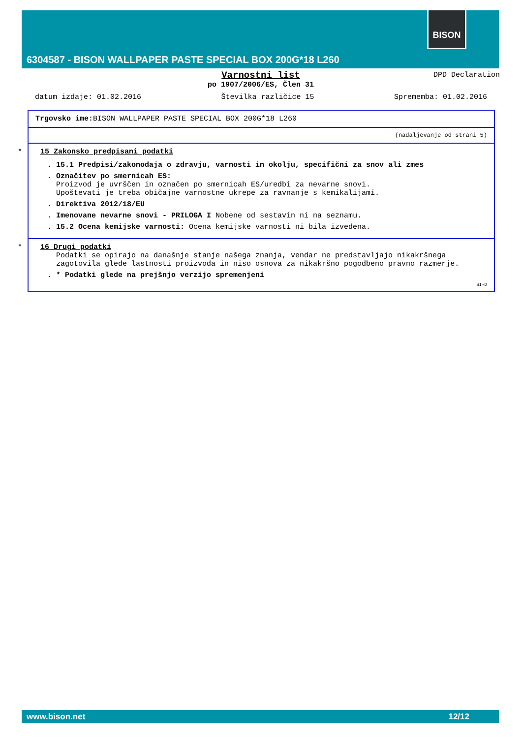BISON
6304587 - BISON WALLPAPER PASTE SPECIAL BOX 200G*18 L260
DPD Declaration
Varnostni list
po 1907/2006/ES, Člen 31
datum izdaje: 01.02.2016 Številka različice 15 Sprememba: 01.02.2016
Trgovsko ime: BISON WALLPAPER PASTE SPECIAL BOX 200G*18 L260
(nadaljevanje od strani 5)
*
15 Zakonsko predpisani podatki
. 15.1 Predpisi/zakonodaja o zdravju, varnosti in okolju, specifični za snov ali zmes
. Označitev po smernicah ES:
Proizvod je uvrščen in označen po smernicah ES/uredbi za nevarne snovi.
Upoštevati je treba običajne varnostne ukrepe za ravnanje s kemikalijami.
. Direktiva 2012/18/EU
. Imenovane nevarne snovi - PRILOGA I Nobene od sestavin ni na seznamu.
. 15.2 Ocena kemijske varnosti: Ocena kemijske varnosti ni bila izvedena.
*
16 Drugi podatki
Podatki se opirajo na današnje stanje našega znanja, vendar ne predstavljajo nikakršnega zagotovila glede lastnosti proizvoda in niso osnova za nikakršno pogodbeno pravno razmerje.
. * Podatki glede na prejšnjo verzijo spremenjeni
SI-D
www.bison.net 12/12